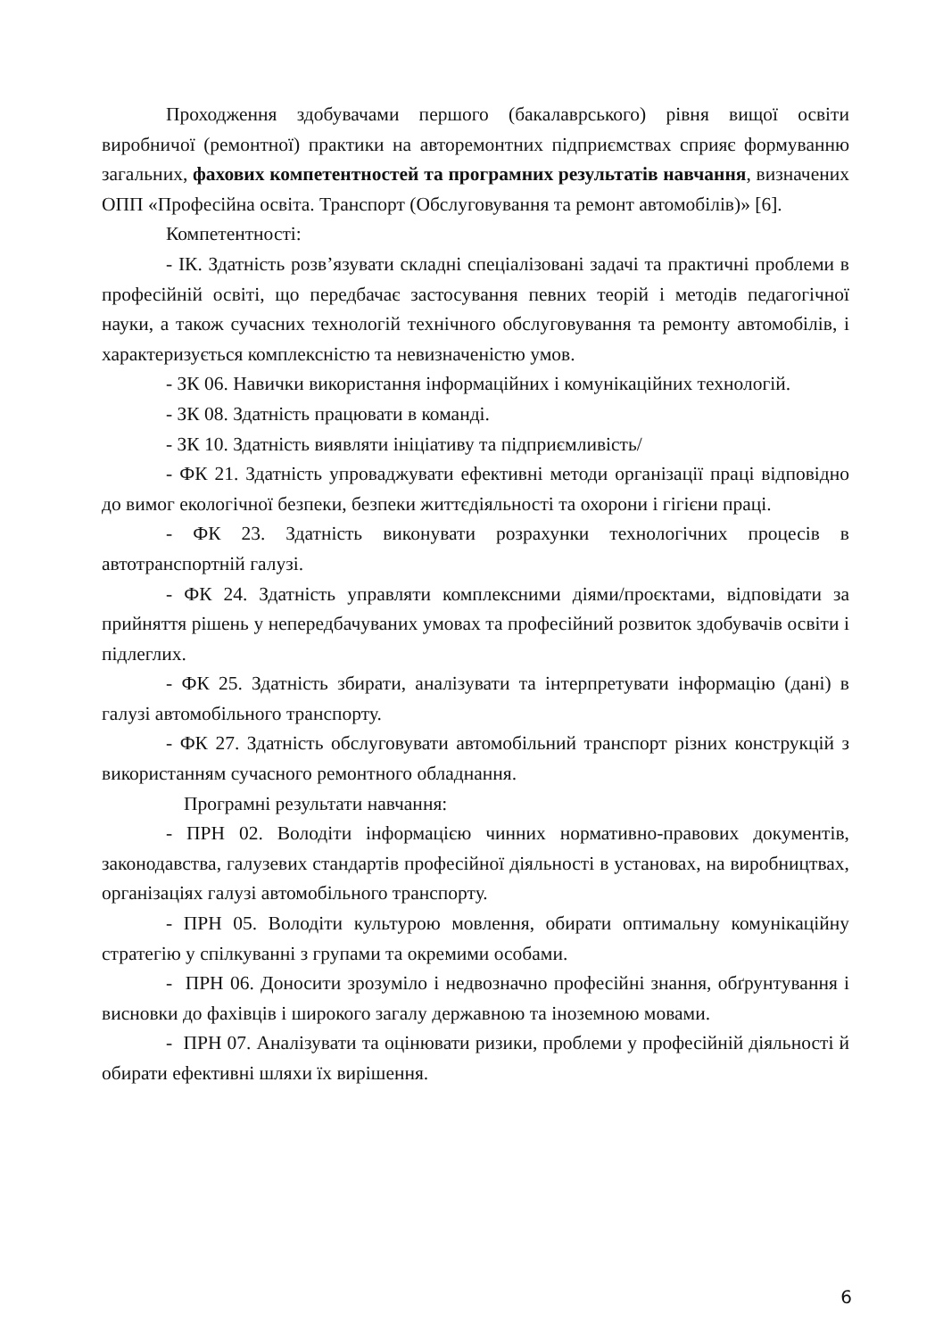Проходження здобувачами першого (бакалаврського) рівня вищої освіти виробничої (ремонтної) практики на авторемонтних підприємствах сприяє формуванню загальних, фахових компетентностей та програмних результатів навчання, визначених ОПП «Професійна освіта. Транспорт (Обслуговування та ремонт автомобілів)» [6].
Компетентності:
- ІК. Здатність розв’язувати складні спеціалізовані задачі та практичні проблеми в професійній освіті, що передбачає застосування певних теорій і методів педагогічної науки, а також сучасних технологій технічного обслуговування та ремонту автомобілів, і характеризується комплексністю та невизначеністю умов.
- ЗК 06. Навички використання інформаційних і комунікаційних технологій.
- ЗК 08. Здатність працювати в команді.
- ЗК 10. Здатність виявляти ініціативу та підприємливість/
- ФК 21. Здатність упроваджувати ефективні методи організації праці відповідно до вимог екологічної безпеки, безпеки життєдіяльності та охорони і гігієни праці.
- ФК 23. Здатність виконувати розрахунки технологічних процесів в автотранспортній галузі.
- ФК 24. Здатність управляти комплексними діями/проєктами, відповідати за прийняття рішень у непередбачуваних умовах та професійний розвиток здобувачів освіти і підлеглих.
- ФК 25. Здатність збирати, аналізувати та інтерпретувати інформацію (дані) в галузі автомобільного транспорту.
- ФК 27. Здатність обслуговувати автомобільний транспорт різних конструкцій з використанням сучасного ремонтного обладнання.
Програмні результати навчання:
- ПРН 02. Володіти інформацією чинних нормативно-правових документів, законодавства, галузевих стандартів професійної діяльності в установах, на виробництвах, організаціях галузі автомобільного транспорту.
- ПРН 05. Володіти культурою мовлення, обирати оптимальну комунікаційну стратегію у спілкуванні з групами та окремими особами.
- ПРН 06. Доносити зрозуміло і недвозначно професійні знання, обґрунтування і висновки до фахівців і широкого загалу державною та іноземною мовами.
- ПРН 07. Аналізувати та оцінювати ризики, проблеми у професійній діяльності й обирати ефективні шляхи їх вирішення.
6